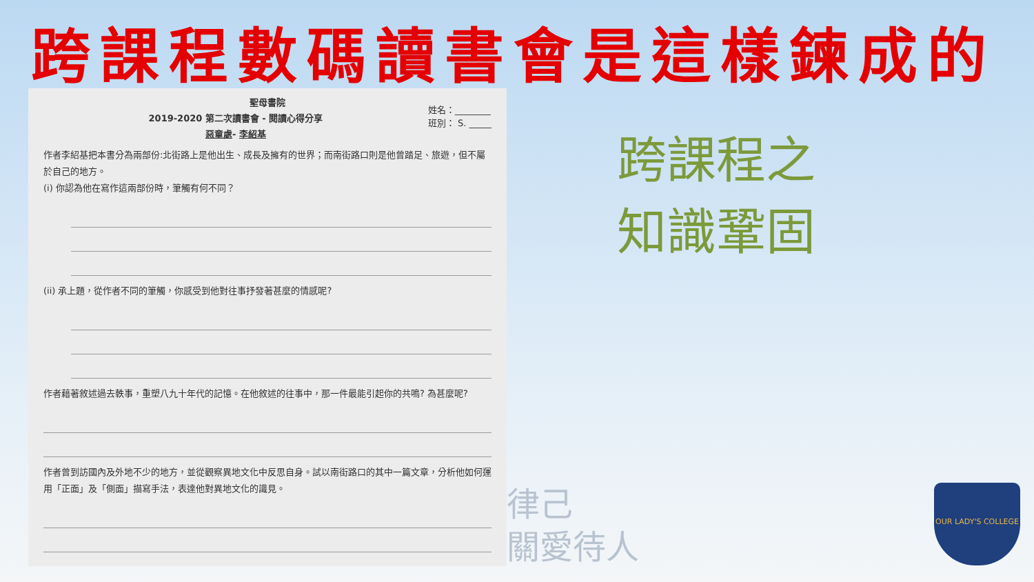跨課程數碼讀書會是這樣鍊成的
聖母書院
姓名：________
班別： S. _____
2019-2020 第二次讀書會 - 閱讀心得分享
惡童處- 李紹基
作者李紹基把本書分為兩部份:北街路上是他出生、成長及擁有的世界；而南街路口則是他曾踏足、旅遊，但不屬於自己的地方。
(i) 你認為他在寫作這兩部份時，筆觸有何不同？
(ii) 承上題，從作者不同的筆觸，你感受到他對往事抒發著甚麼的情感呢?
作者藉著敘述過去軼事，重塑八九十年代的記憶。在他敘述的往事中，那一件最能引起你的共鳴? 為甚麼呢?
作者曾到訪國內及外地不少的地方，並從觀察異地文化中反思自身。試以南街路口的其中一篇文章，分析他如何運用「正面」及「側面」描寫手法，表達他對異地文化的識見。
跨課程之
知識鞏固
律己
關愛待人
OUR LADY'S COLLEGE